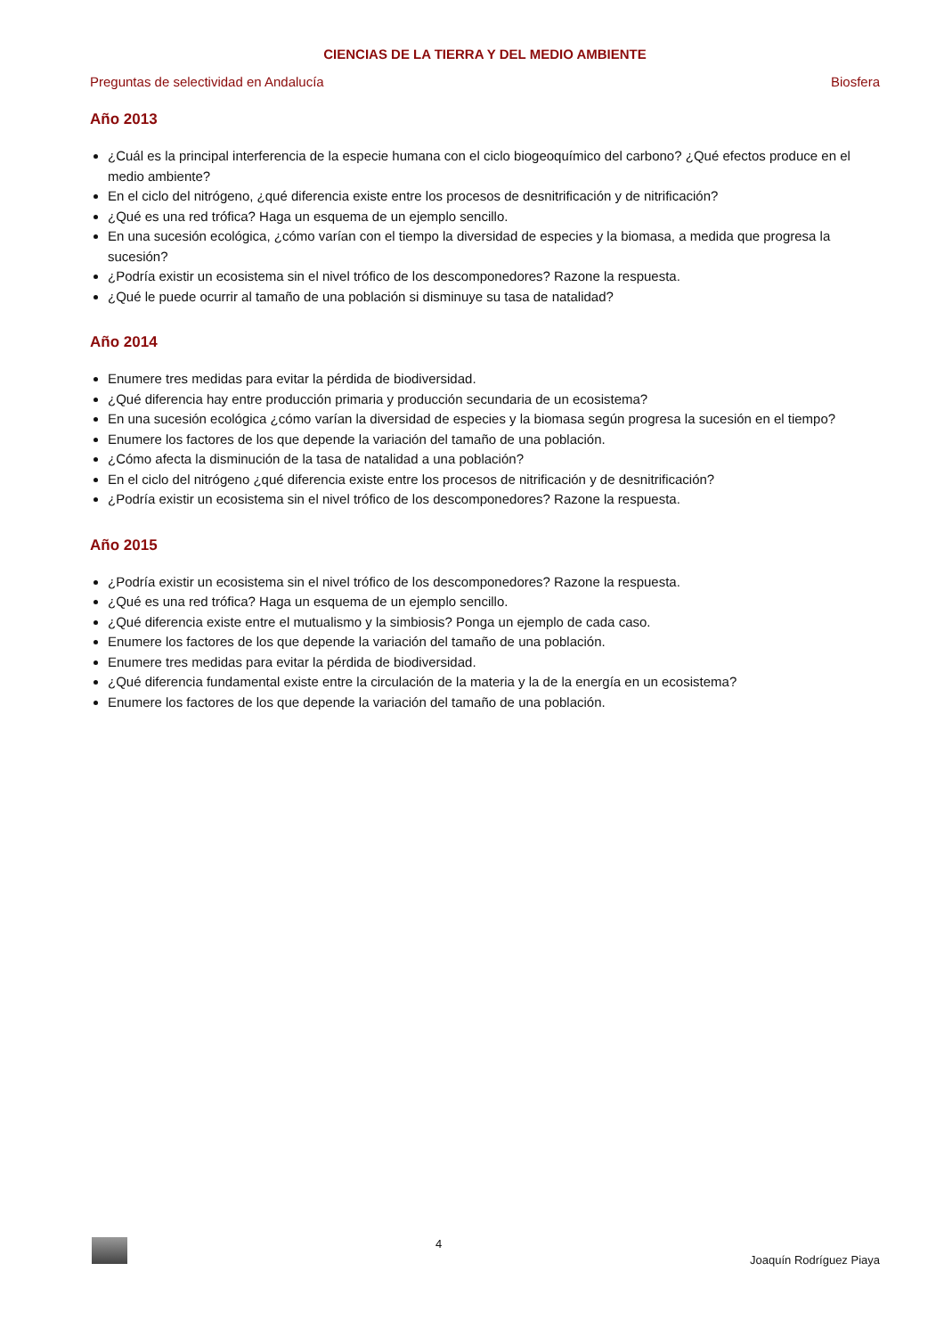CIENCIAS DE LA TIERRA Y DEL MEDIO AMBIENTE
Preguntas de selectividad en Andalucía Biosfera
Año 2013
¿Cuál es la principal interferencia de la especie humana con el ciclo biogeoquímico del carbono? ¿Qué efectos produce en el medio ambiente?
En el ciclo del nitrógeno, ¿qué diferencia existe entre los procesos de desnitrificación y de nitrificación?
¿Qué es una red trófica? Haga un esquema de un ejemplo sencillo.
En una sucesión ecológica, ¿cómo varían con el tiempo la diversidad de especies y la biomasa, a medida que progresa la sucesión?
¿Podría existir un ecosistema sin el nivel trófico de los descomponedores? Razone la respuesta.
¿Qué le puede ocurrir al tamaño de una población si disminuye su tasa de natalidad?
Año 2014
Enumere tres medidas para evitar la pérdida de biodiversidad.
¿Qué diferencia hay entre producción primaria y producción secundaria de un ecosistema?
En una sucesión ecológica ¿cómo varían la diversidad de especies y la biomasa según progresa la sucesión en el tiempo?
Enumere los factores de los que depende la variación del tamaño de una población.
¿Cómo afecta la disminución de la tasa de natalidad a una población?
En el ciclo del nitrógeno ¿qué diferencia existe entre los procesos de nitrificación y de desnitrificación?
¿Podría existir un ecosistema sin el nivel trófico de los descomponedores? Razone la respuesta.
Año 2015
¿Podría existir un ecosistema sin el nivel trófico de los descomponedores? Razone la respuesta.
¿Qué es una red trófica? Haga un esquema de un ejemplo sencillo.
¿Qué diferencia existe entre el mutualismo y la simbiosis? Ponga un ejemplo de cada caso.
Enumere los factores de los que depende la variación del tamaño de una población.
Enumere tres medidas para evitar la pérdida de biodiversidad.
¿Qué diferencia fundamental existe entre la circulación de la materia y la de la energía en un ecosistema?
Enumere los factores de los que depende la variación del tamaño de una población.
4 Joaquín Rodríguez Piaya